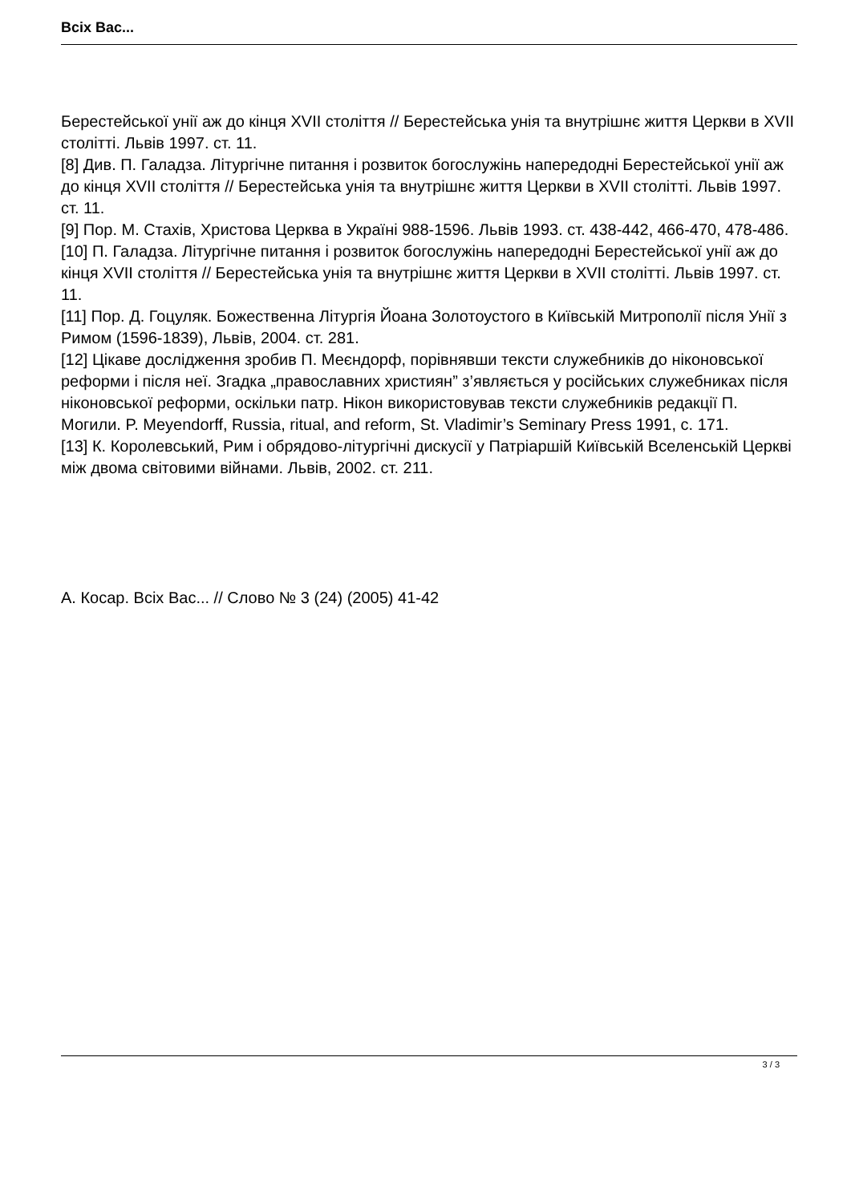Всіх Вас...
Берестейської унії аж до кінця XVII століття // Берестейська унія та внутрішнє життя Церкви в XVII столітті. Львів 1997. ст. 11.
[8] Див. П. Галадза. Літургічне питання і розвиток богослужінь напередодні Берестейської унії аж до кінця XVII століття // Берестейська унія та внутрішнє життя Церкви в XVII столітті. Львів 1997. ст. 11.
[9] Пор. М. Стахів, Христова Церква в Україні 988-1596. Львів 1993. ст. 438-442, 466-470, 478-486.
[10] П. Галадза. Літургічне питання і розвиток богослужінь напередодні Берестейської унії аж до кінця XVII століття // Берестейська унія та внутрішнє життя Церкви в XVII столітті. Львів 1997. ст. 11.
[11] Пор. Д. Гоцуляк. Божественна Літургія Йоана Золотоустого в Київській Митрополії після Унії з Римом (1596-1839), Львів, 2004. ст. 281.
[12] Цікаве дослідження зробив П. Меєндорф, порівнявши тексти служебників до ніконовської реформи і після неї. Згадка „православних християн” з’являється у російських служебниках після ніконовської реформи, оскільки патр. Нікон використовував тексти служебників редакції П. Могили. P. Meyendorff, Russia, ritual, and reform, St. Vladimir’s Seminary Press 1991, c. 171.
[13] К. Королевський, Рим і обрядово-літургічні дискусії у Патріаршій Київській Вселенській Церкві між двома світовими війнами. Львів, 2002. ст. 211.
А. Косар. Всіх Вас... // Слово № 3 (24) (2005) 41-42
3 / 3